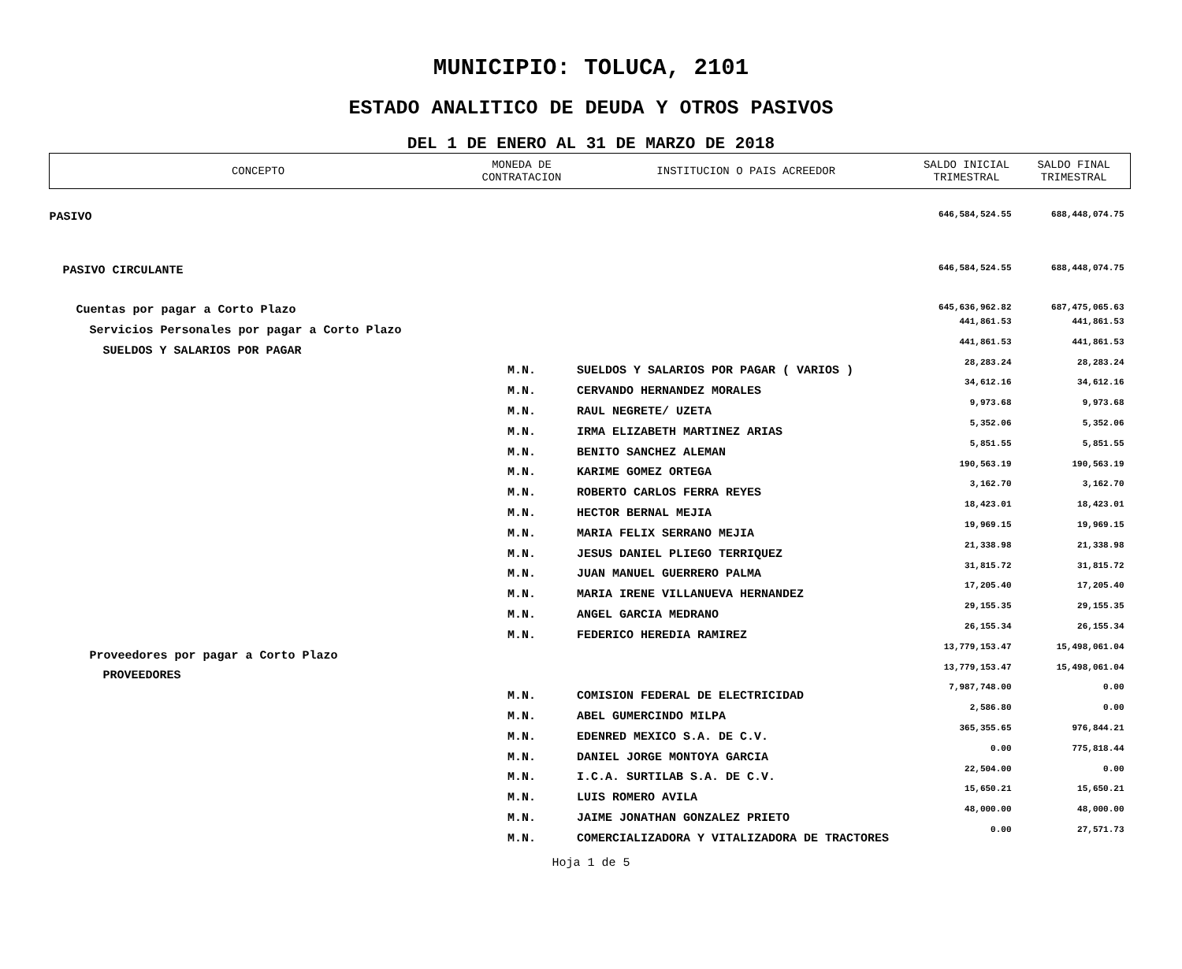MUNICIPIO: TOLUCA, 2101
ESTADO ANALITICO DE DEUDA Y OTROS PASIVOS
DEL 1 DE ENERO AL 31 DE MARZO DE 2018
| CONCEPTO | MONEDA DE CONTRATACION | INSTITUCION O PAIS ACREEDOR | SALDO INICIAL TRIMESTRAL | SALDO FINAL TRIMESTRAL |
| --- | --- | --- | --- | --- |
| PASIVO | | | 646,584,524.55 | 688,448,074.75 |
| PASIVO CIRCULANTE | | | 646,584,524.55 | 688,448,074.75 |
| Cuentas por pagar a Corto Plazo | | | 645,636,962.82 | 687,475,065.63 |
| Servicios Personales por pagar a Corto Plazo | | | 441,861.53 | 441,861.53 |
| SUELDOS Y SALARIOS POR PAGAR | | | 441,861.53 | 441,861.53 |
| | M.N. | SUELDOS Y SALARIOS POR PAGAR ( VARIOS ) | 28,283.24 | 28,283.24 |
| | M.N. | CERVANDO HERNANDEZ MORALES | 34,612.16 | 34,612.16 |
| | M.N. | RAUL NEGRETE/ UZETA | 9,973.68 | 9,973.68 |
| | M.N. | IRMA ELIZABETH MARTINEZ ARIAS | 5,352.06 | 5,352.06 |
| | M.N. | BENITO SANCHEZ ALEMAN | 5,851.55 | 5,851.55 |
| | M.N. | KARIME GOMEZ ORTEGA | 190,563.19 | 190,563.19 |
| | M.N. | ROBERTO CARLOS FERRA REYES | 3,162.70 | 3,162.70 |
| | M.N. | HECTOR BERNAL MEJIA | 18,423.01 | 18,423.01 |
| | M.N. | MARIA FELIX SERRANO MEJIA | 19,969.15 | 19,969.15 |
| | M.N. | JESUS DANIEL PLIEGO TERRIQUEZ | 21,338.98 | 21,338.98 |
| | M.N. | JUAN MANUEL GUERRERO PALMA | 31,815.72 | 31,815.72 |
| | M.N. | MARIA IRENE VILLANUEVA HERNANDEZ | 17,205.40 | 17,205.40 |
| | M.N. | ANGEL GARCIA MEDRANO | 29,155.35 | 29,155.35 |
| | M.N. | FEDERICO HEREDIA RAMIREZ | 26,155.34 | 26,155.34 |
| Proveedores por pagar a Corto Plazo | | | 13,779,153.47 | 15,498,061.04 |
| PROVEEDORES | | | 13,779,153.47 | 15,498,061.04 |
| | M.N. | COMISION FEDERAL DE ELECTRICIDAD | 7,987,748.00 | 0.00 |
| | M.N. | ABEL GUMERCINDO MILPA | 2,586.80 | 0.00 |
| | M.N. | EDENRED MEXICO S.A. DE C.V. | 365,355.65 | 976,844.21 |
| | M.N. | DANIEL JORGE MONTOYA GARCIA | 0.00 | 775,818.44 |
| | M.N. | I.C.A. SURTILAB S.A. DE C.V. | 22,504.00 | 0.00 |
| | M.N. | LUIS ROMERO AVILA | 15,650.21 | 15,650.21 |
| | M.N. | JAIME JONATHAN GONZALEZ PRIETO | 48,000.00 | 48,000.00 |
| | M.N. | COMERCIALIZADORA Y VITALIZADORA DE TRACTORES | 0.00 | 27,571.73 |
Hoja 1 de 5